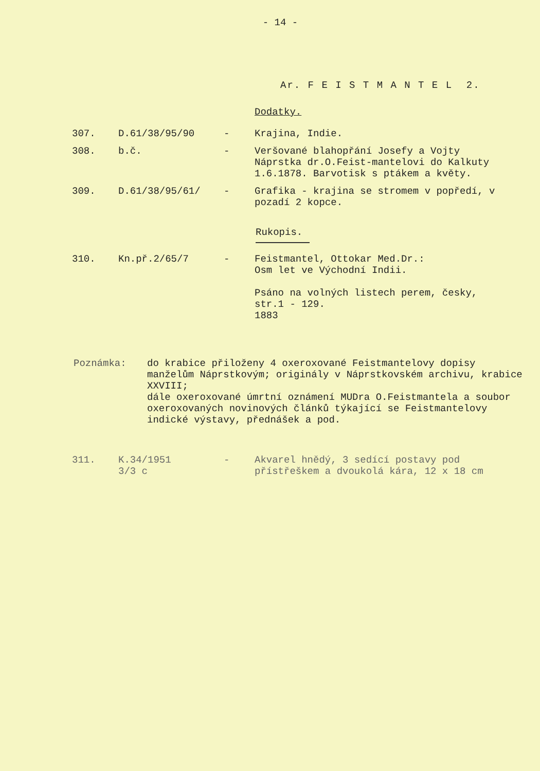- 14 -
Ar. F E I S T M A N T E L 2.
Dodatky.
| 307. | D.61/38/95/90 | - | Krajina, Indie. |
| 308. | b.č. | - | Veršované blahopřání Josefy a Vojty Náprstka dr.O.Feist-mantelovi do Kalkuty 1.6.1878. Barvotisk s ptákem a květy. |
| 309. | D.61/38/95/61/ | - | Grafika - krajina se stromem v popředí, v pozadí 2 kopce. |
Rukopis.
| 310. | Kn.př.2/65/7 | - | Feistmantel, Ottokar Med.Dr.: Osm let ve Východní Indii. Psáno na volných listech perem, česky, str.1 - 129. 1883 |
Poznámka: do krabice přiloženy 4 oxeroxované Feistmantelovy dopisy manželům Náprstkovým; originály v Náprstkovském archivu, krabice XXVIII;
dále oxeroxované úmrtní oznámení MUDra O.Feistmantela a soubor oxeroxovaných novinových článků týkající se Feistmantelovy indické výstavy, přednášek a pod.
| 311. | K.34/1951 3/3 c | - | Akvarel hnědý, 3 sedící postavy pod přístřeškem a dvoukolá kára, 12 x 18 cm |